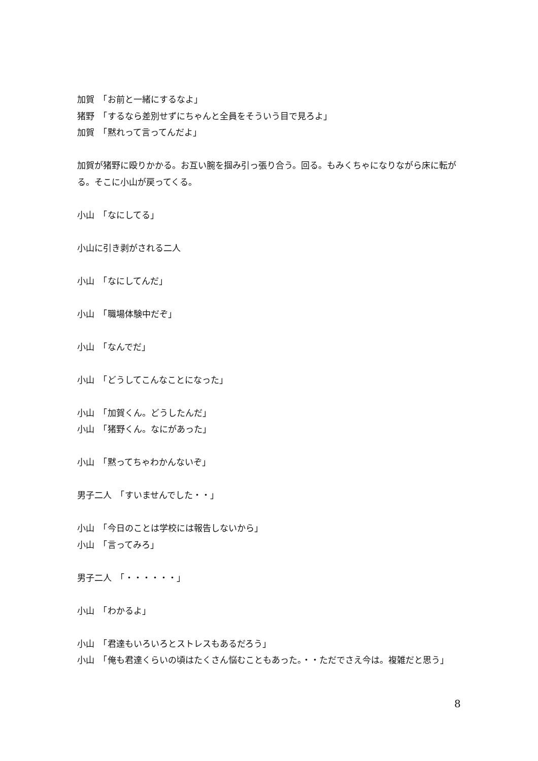加賀　「お前と一緒にするなよ」
猪野　「するなら差別せずにちゃんと全員をそういう目で見ろよ」
加賀　「黙れって言ってんだよ」
加賀が猪野に殴りかかる。お互い腕を掴み引っ張り合う。回る。もみくちゃになりながら床に転がる。そこに小山が戻ってくる。
小山　「なにしてる」
小山に引き剥がされる二人
小山　「なにしてんだ」
小山　「職場体験中だぞ」
小山　「なんでだ」
小山　「どうしてこんなことになった」
小山　「加賀くん。どうしたんだ」
小山　「猪野くん。なにがあった」
小山　「黙ってちゃわかんないぞ」
男子二人　「すいませんでした・・」
小山　「今日のことは学校には報告しないから」
小山　「言ってみろ」
男子二人　「・・・・・・」
小山　「わかるよ」
小山　「君達もいろいろとストレスもあるだろう」
小山　「俺も君達くらいの頃はたくさん悩むこともあった。・・ただでさえ今は。複雑だと思う」
8